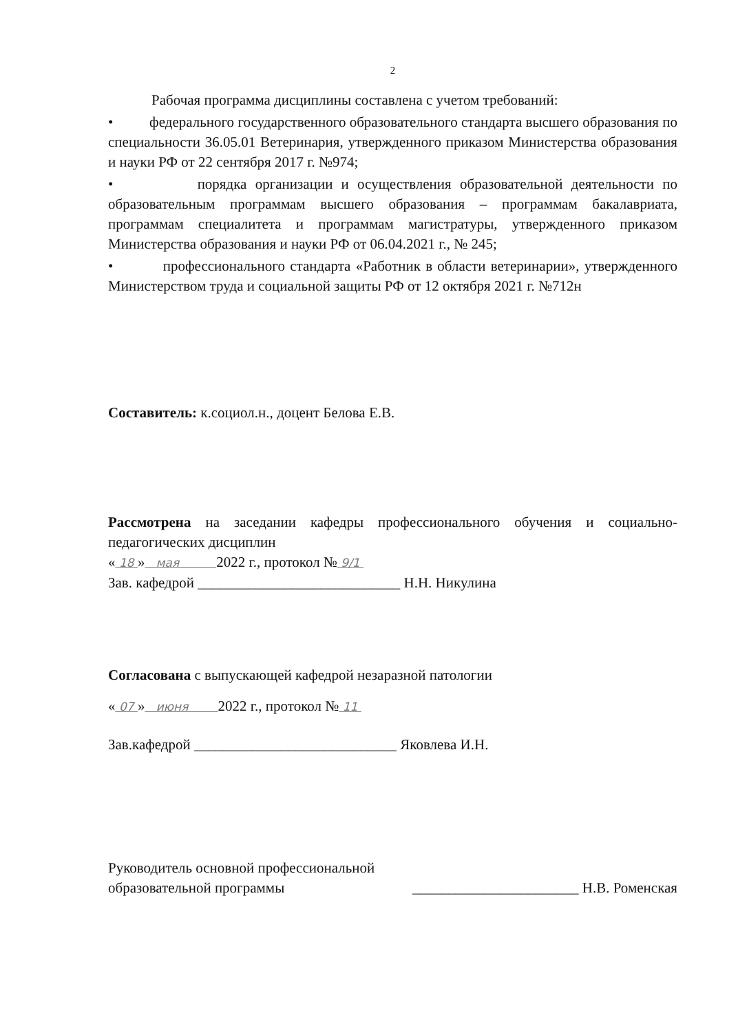2
Рабочая программа дисциплины составлена с учетом требований:
• федерального государственного образовательного стандарта высшего образования по специальности 36.05.01 Ветеринария, утвержденного приказом Министерства образования и науки РФ от 22 сентября 2017 г. №974;
• порядка организации и осуществления образовательной деятельности по образовательным программам высшего образования – программам бакалавриата, программам специалитета и программам магистратуры, утвержденного приказом Министерства образования и науки РФ от 06.04.2021 г., № 245;
• профессионального стандарта «Работник в области ветеринарии», утвержденного Министерством труда и социальной защиты РФ от 12 октября 2021 г. №712н
Составитель: к.социол.н., доцент Белова Е.В.
Рассмотрена на заседании кафедры профессионального обучения и социально-педагогических дисциплин
« 18 » мая 2022 г., протокол № 9/1
Зав. кафедрой ____________________________ Н.Н. Никулина
Согласована с выпускающей кафедрой незаразной патологии
« 07 » июня 2022 г., протокол № 11
Зав.кафедрой ____________________________ Яковлева И.Н.
Руководитель основной профессиональной
образовательной программы
_______________________ Н.В. Роменская